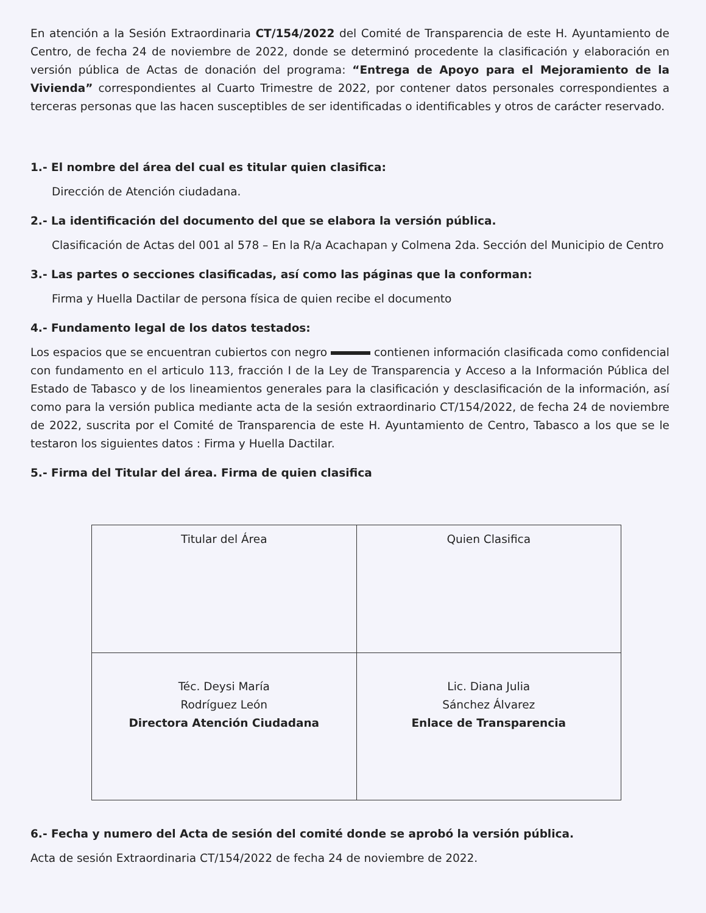En atención a la Sesión Extraordinaria CT/154/2022 del Comité de Transparencia de este H. Ayuntamiento de Centro, de fecha 24 de noviembre de 2022, donde se determinó procedente la clasificación y elaboración en versión pública de Actas de donación del programa: “Entrega de Apoyo para el Mejoramiento de la Vivienda” correspondientes al Cuarto Trimestre de 2022, por contener datos personales correspondientes a terceras personas que las hacen susceptibles de ser identificadas o identificables y otros de carácter reservado.
1.- El nombre del área del cual es titular quien clasifica:
Dirección de Atención ciudadana.
2.- La identificación del documento del que se elabora la versión pública.
Clasificación de Actas del 001 al 578 – En la R/a Acachapan y Colmena 2da. Sección del Municipio de Centro
3.- Las partes o secciones clasificadas, así como las páginas que la conforman:
Firma y Huella Dactilar de persona física de quien recibe el documento
4.- Fundamento legal de los datos testados:
Los espacios que se encuentran cubiertos con negro contienen información clasificada como confidencial con fundamento en el articulo 113, fracción I de la Ley de Transparencia y Acceso a la Información Pública del Estado de Tabasco y de los lineamientos generales para la clasificación y desclasificación de la información, así como para la versión publica mediante acta de la sesión extraordinario CT/154/2022, de fecha 24 de noviembre de 2022, suscrita por el Comité de Transparencia de este H. Ayuntamiento de Centro, Tabasco a los que se le testaron los siguientes datos : Firma y Huella Dactilar.
5.- Firma del Titular del área. Firma de quien clasifica
| Titular del Área | Quien Clasifica |
| Téc. Deysi María Rodríguez León Directora Atención Ciudadana | Lic. Diana Julia Sánchez Álvarez Enlace de Transparencia |
6.- Fecha y numero del Acta de sesión del comité donde se aprobó la versión pública.
Acta de sesión Extraordinaria CT/154/2022 de fecha 24 de noviembre de 2022.